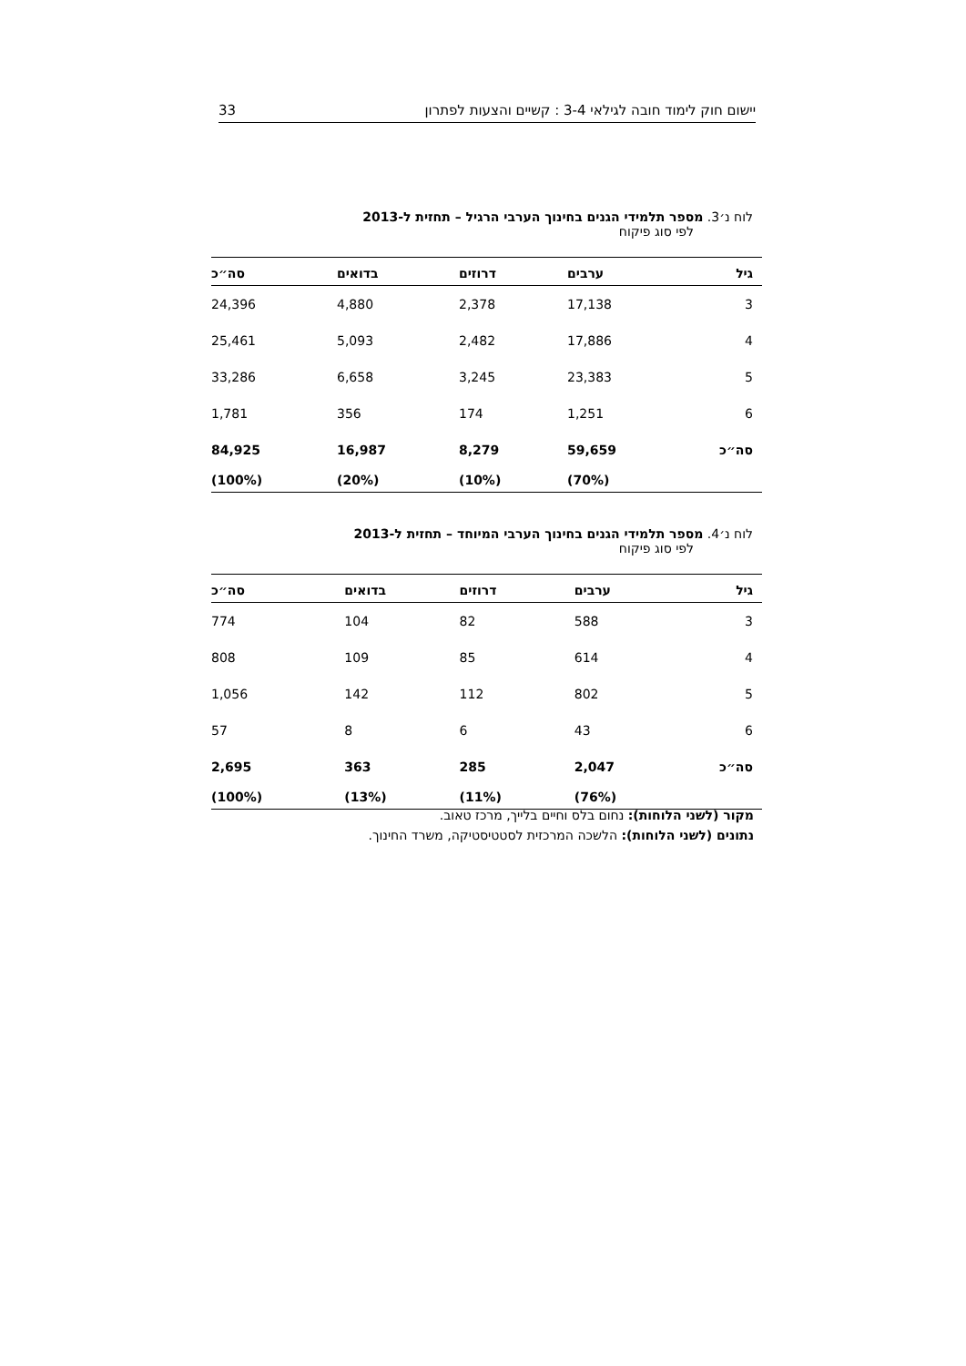יישום חוק לימוד חובה לגילאי 3-4 : קשיים והצעות לפתרון 33
לוח נ׳3. מספר תלמידי הגנים בחינוך הערבי הרגיל – תחזית ל-2013
לפי סוג פיקוח
| גיל | ערבים | דרוזים | בדואים | סה״כ |
| --- | --- | --- | --- | --- |
| 3 | 17,138 | 2,378 | 4,880 | 24,396 |
| 4 | 17,886 | 2,482 | 5,093 | 25,461 |
| 5 | 23,383 | 3,245 | 6,658 | 33,286 |
| 6 | 1,251 | 174 | 356 | 1,781 |
| סה״כ | 59,659 | 8,279 | 16,987 | 84,925 |
| | (70%) | (10%) | (20%) | (100%) |
לוח נ׳4. מספר תלמידי הגנים בחינוך הערבי המיוחד – תחזית ל-2013
לפי סוג פיקוח
| גיל | ערבים | דרוזים | בדואים | סה״כ |
| --- | --- | --- | --- | --- |
| 3 | 588 | 82 | 104 | 774 |
| 4 | 614 | 85 | 109 | 808 |
| 5 | 802 | 112 | 142 | 1,056 |
| 6 | 43 | 6 | 8 | 57 |
| סה״כ | 2,047 | 285 | 363 | 2,695 |
| | (76%) | (11%) | (13%) | (100%) |
מקור (לשני הלוחות): נחום בלס וחיים בלייך, מרכז טאוב.
נתונים (לשני הלוחות): הלשכה המרכזית לסטטיסטיקה, משרד החינוך.